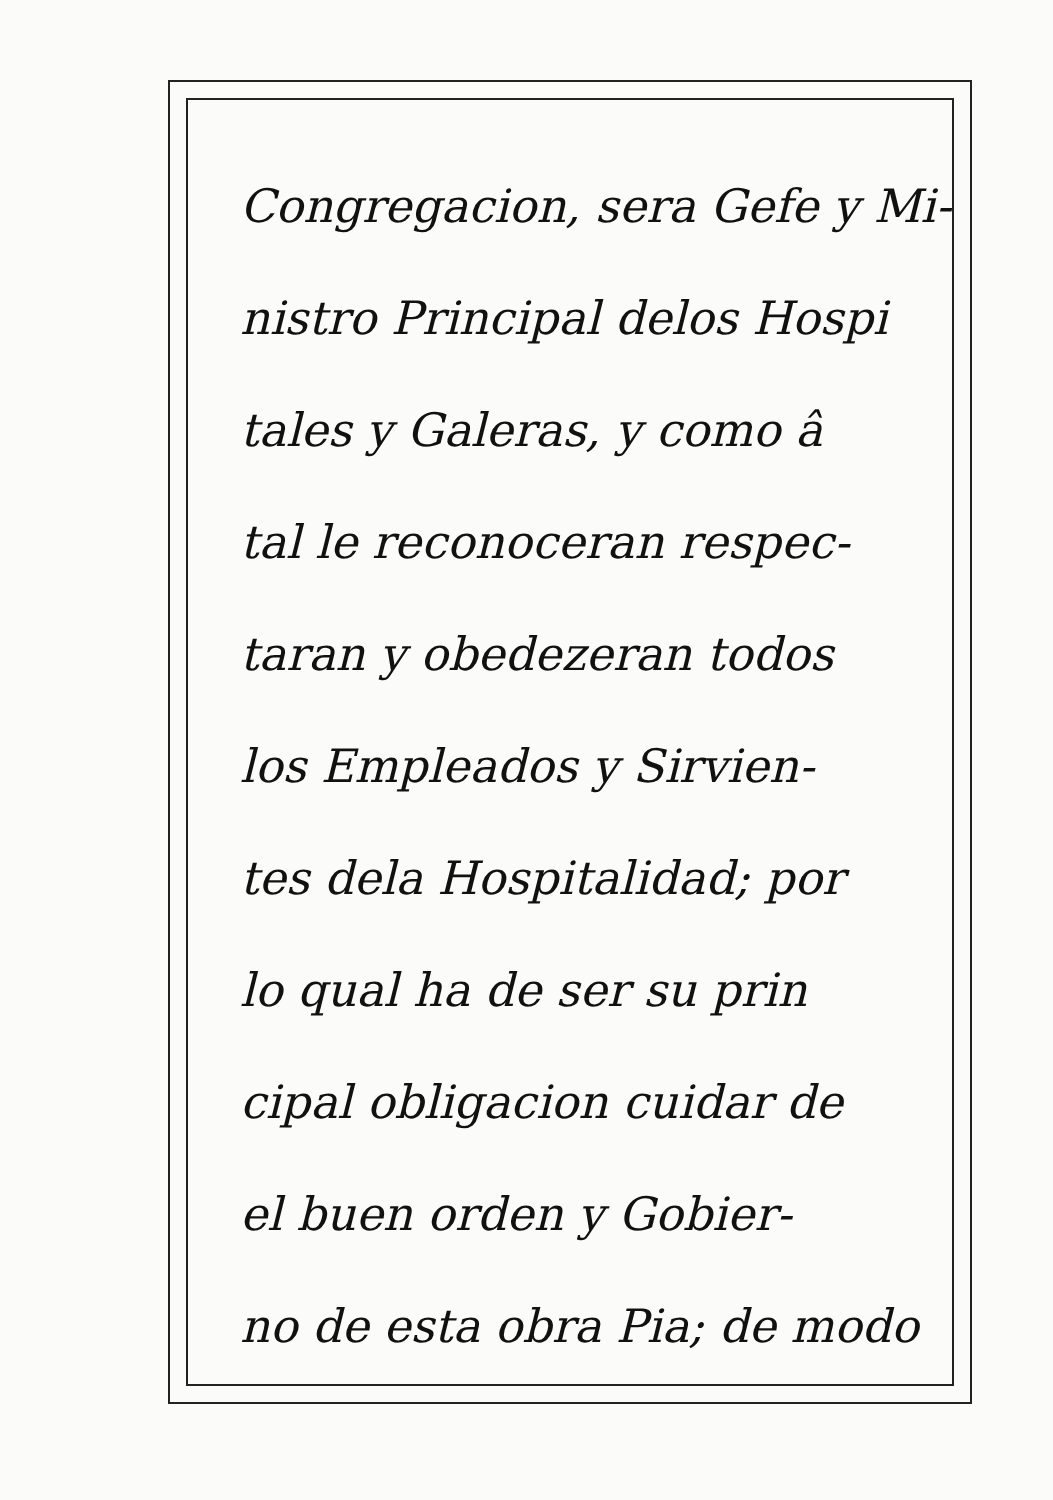Congregacion, sera Gefe y Mi-
nistro Principal delos Hospi
tales y Galeras, y como â
tal le reconoceran respec-
taran y obedezeran todos
los Empleados y Sirvien-
tes dela Hospitalidad; por
lo qual ha de ser su prin
cipal obligacion cuidar de
el buen orden y Gobier-
no de esta obra Pia; de modo